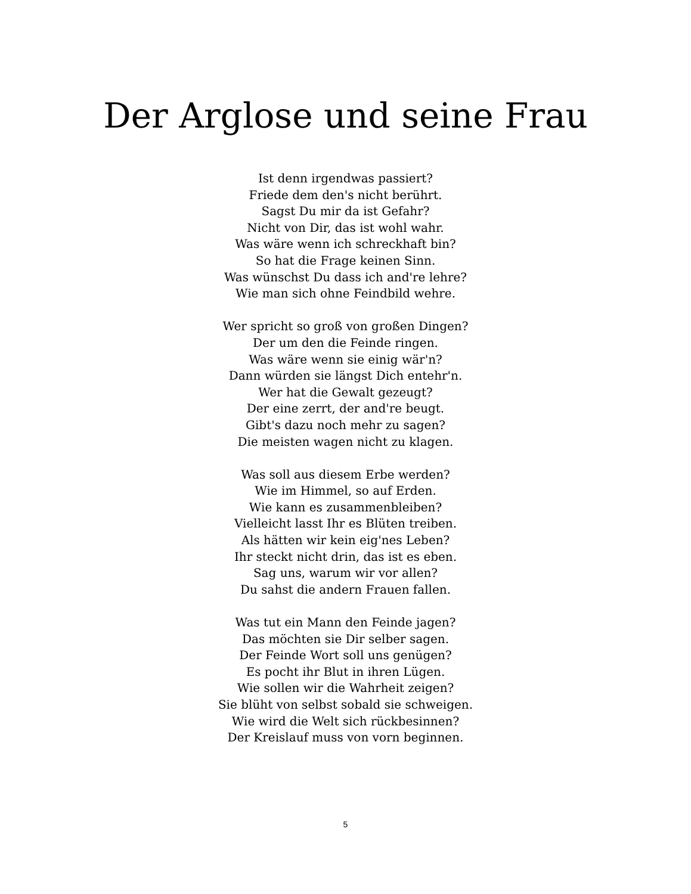Der Arglose und seine Frau
Ist denn irgendwas passiert?
Friede dem den's nicht berührt.
Sagst Du mir da ist Gefahr?
Nicht von Dir, das ist wohl wahr.
Was wäre wenn ich schreckhaft bin?
So hat die Frage keinen Sinn.
Was wünschst Du dass ich and're lehre?
Wie man sich ohne Feindbild wehre.
Wer spricht so groß von großen Dingen?
Der um den die Feinde ringen.
Was wäre wenn sie einig wär'n?
Dann würden sie längst Dich entehr'n.
Wer hat die Gewalt gezeugt?
Der eine zerrt, der and're beugt.
Gibt's dazu noch mehr zu sagen?
Die meisten wagen nicht zu klagen.
Was soll aus diesem Erbe werden?
Wie im Himmel, so auf Erden.
Wie kann es zusammenbleiben?
Vielleicht lasst Ihr es Blüten treiben.
Als hätten wir kein eig'nes Leben?
Ihr steckt nicht drin, das ist es eben.
Sag uns, warum wir vor allen?
Du sahst die andern Frauen fallen.
Was tut ein Mann den Feinde jagen?
Das möchten sie Dir selber sagen.
Der Feinde Wort soll uns genügen?
Es pocht ihr Blut in ihren Lügen.
Wie sollen wir die Wahrheit zeigen?
Sie blüht von selbst sobald sie schweigen.
Wie wird die Welt sich rückbesinnen?
Der Kreislauf muss von vorn beginnen.
5